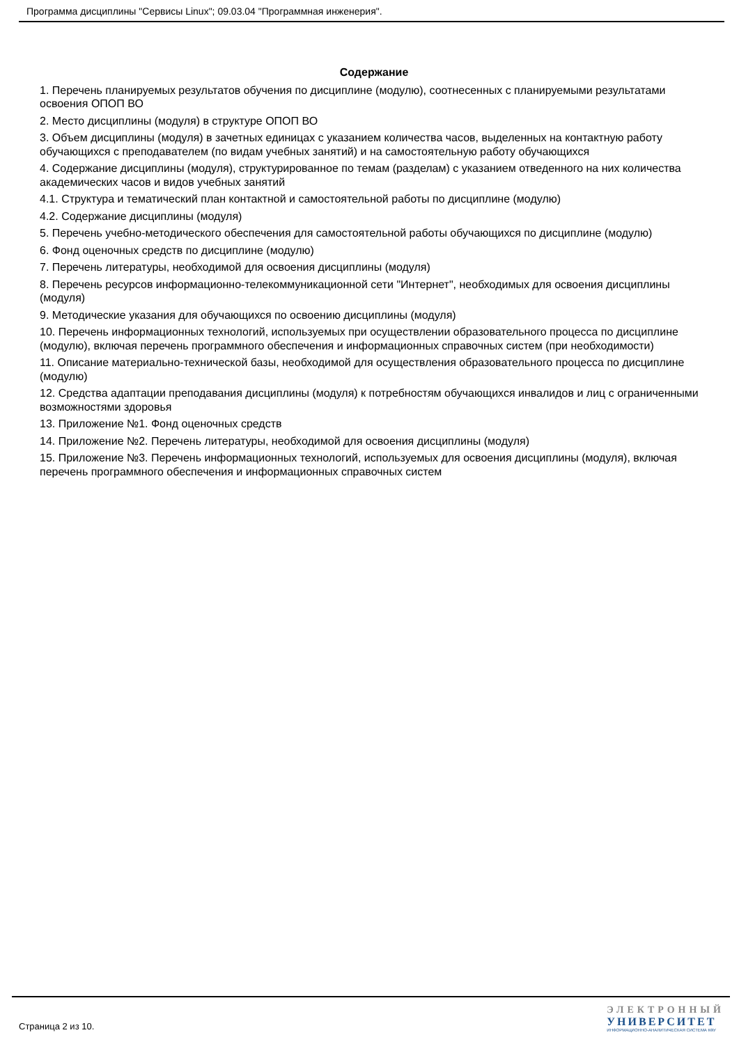Программа дисциплины "Сервисы Linux"; 09.03.04 "Программная инженерия".
Содержание
1. Перечень планируемых результатов обучения по дисциплине (модулю), соотнесенных с планируемыми результатами освоения ОПОП ВО
2. Место дисциплины (модуля) в структуре ОПОП ВО
3. Объем дисциплины (модуля) в зачетных единицах с указанием количества часов, выделенных на контактную работу обучающихся с преподавателем (по видам учебных занятий) и на самостоятельную работу обучающихся
4. Содержание дисциплины (модуля), структурированное по темам (разделам) с указанием отведенного на них количества академических часов и видов учебных занятий
4.1. Структура и тематический план контактной и самостоятельной работы по дисциплине (модулю)
4.2. Содержание дисциплины (модуля)
5. Перечень учебно-методического обеспечения для самостоятельной работы обучающихся по дисциплине (модулю)
6. Фонд оценочных средств по дисциплине (модулю)
7. Перечень литературы, необходимой для освоения дисциплины (модуля)
8. Перечень ресурсов информационно-телекоммуникационной сети "Интернет", необходимых для освоения дисциплины (модуля)
9. Методические указания для обучающихся по освоению дисциплины (модуля)
10. Перечень информационных технологий, используемых при осуществлении образовательного процесса по дисциплине (модулю), включая перечень программного обеспечения и информационных справочных систем (при необходимости)
11. Описание материально-технической базы, необходимой для осуществления образовательного процесса по дисциплине (модулю)
12. Средства адаптации преподавания дисциплины (модуля) к потребностям обучающихся инвалидов и лиц с ограниченными возможностями здоровья
13. Приложение №1. Фонд оценочных средств
14. Приложение №2. Перечень литературы, необходимой для освоения дисциплины (модуля)
15. Приложение №3. Перечень информационных технологий, используемых для освоения дисциплины (модуля), включая перечень программного обеспечения и информационных справочных систем
Страница 2 из 10.
ЭЛЕКТРОННЫЙ
УНИВЕРСИТЕТ
ИНФОРМАЦИОННО-АНАЛИТИЧЕСКАЯ СИСТЕМА КФУ